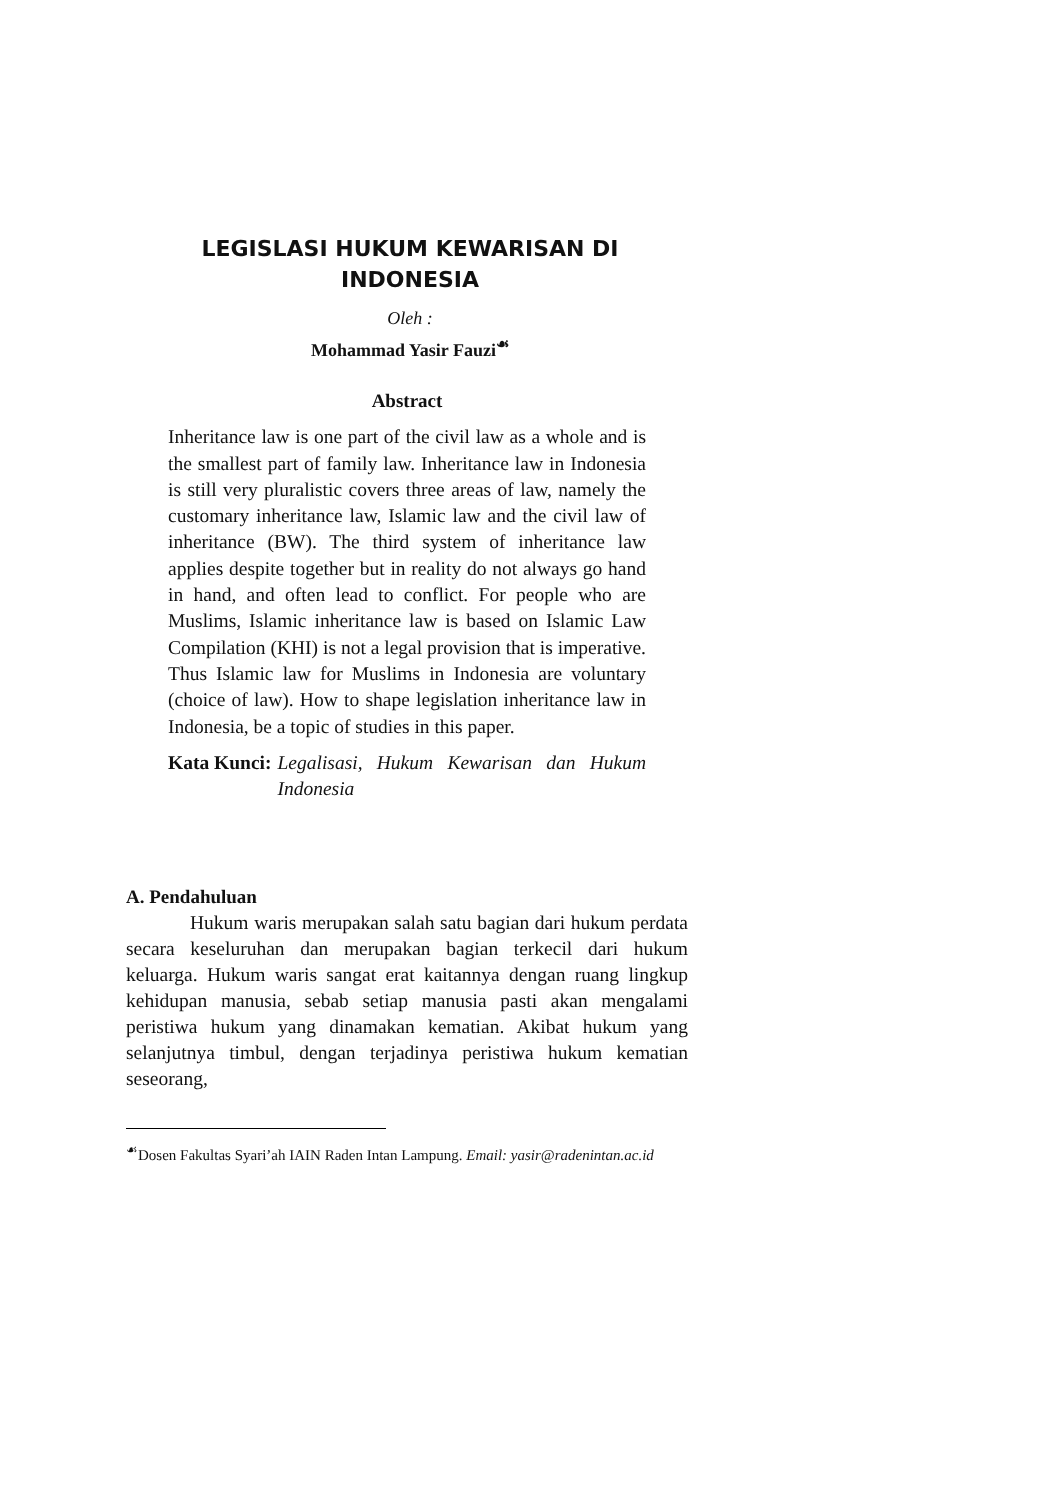LEGISLASI HUKUM KEWARISAN DI INDONESIA
Oleh :
Mohammad Yasir Fauzi<sup>☙</sup>
Abstract
Inheritance law is one part of the civil law as a whole and is the smallest part of family law. Inheritance law in Indonesia is still very pluralistic covers three areas of law, namely the customary inheritance law, Islamic law and the civil law of inheritance (BW). The third system of inheritance law applies despite together but in reality do not always go hand in hand, and often lead to conflict. For people who are Muslims, Islamic inheritance law is based on Islamic Law Compilation (KHI) is not a legal provision that is imperative. Thus Islamic law for Muslims in Indonesia are voluntary (choice of law). How to shape legislation inheritance law in Indonesia, be a topic of studies in this paper.
Kata Kunci: Legalisasi, Hukum Kewarisan dan Hukum Indonesia
A. Pendahuluan
Hukum waris merupakan salah satu bagian dari hukum perdata secara keseluruhan dan merupakan bagian terkecil dari hukum keluarga. Hukum waris sangat erat kaitannya dengan ruang lingkup kehidupan manusia, sebab setiap manusia pasti akan mengalami peristiwa hukum yang dinamakan kematian. Akibat hukum yang selanjutnya timbul, dengan terjadinya peristiwa hukum kematian seseorang,
<sup>☙</sup>Dosen Fakultas Syari’ah IAIN Raden Intan Lampung. Email: yasir@radenintan.ac.id